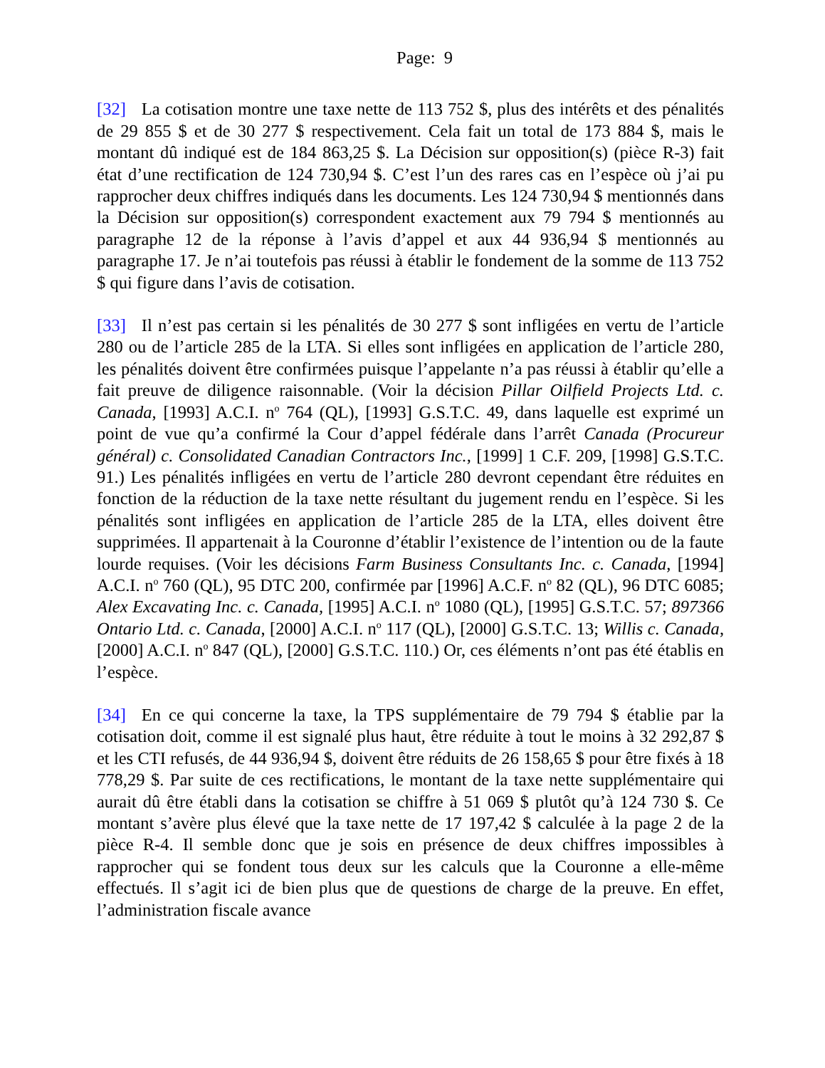Page: 9
[32] La cotisation montre une taxe nette de 113 752 $, plus des intérêts et des pénalités de 29 855 $ et de 30 277 $ respectivement. Cela fait un total de 173 884 $, mais le montant dû indiqué est de 184 863,25 $. La Décision sur opposition(s) (pièce R-3) fait état d’une rectification de 124 730,94 $. C’est l’un des rares cas en l’espèce où j’ai pu rapprocher deux chiffres indiqués dans les documents. Les 124 730,94 $ mentionnés dans la Décision sur opposition(s) correspondent exactement aux 79 794 $ mentionnés au paragraphe 12 de la réponse à l’avis d’appel et aux 44 936,94 $ mentionnés au paragraphe 17. Je n’ai toutefois pas réussi à établir le fondement de la somme de 113 752 $ qui figure dans l’avis de cotisation.
[33] Il n’est pas certain si les pénalités de 30 277 $ sont infligées en vertu de l’article 280 ou de l’article 285 de la LTA. Si elles sont infligées en application de l’article 280, les pénalités doivent être confirmées puisque l’appelante n’a pas réussi à établir qu’elle a fait preuve de diligence raisonnable. (Voir la décision Pillar Oilfield Projects Ltd. c. Canada, [1993] A.C.I. n<sup>o</sup> 764 (QL), [1993] G.S.T.C. 49, dans laquelle est exprimé un point de vue qu’a confirmé la Cour d’appel fédérale dans l’arrêt Canada (Procureur général) c. Consolidated Canadian Contractors Inc., [1999] 1 C.F. 209, [1998] G.S.T.C. 91.) Les pénalités infligées en vertu de l’article 280 devront cependant être réduites en fonction de la réduction de la taxe nette résultant du jugement rendu en l’espèce. Si les pénalités sont infligées en application de l’article 285 de la LTA, elles doivent être supprimées. Il appartenait à la Couronne d’établir l’existence de l’intention ou de la faute lourde requises. (Voir les décisions Farm Business Consultants Inc. c. Canada, [1994] A.C.I. n<sup>o</sup> 760 (QL), 95 DTC 200, confirmée par [1996] A.C.F. n<sup>o</sup> 82 (QL), 96 DTC 6085; Alex Excavating Inc. c. Canada, [1995] A.C.I. n<sup>o</sup> 1080 (QL), [1995] G.S.T.C. 57; 897366 Ontario Ltd. c. Canada, [2000] A.C.I. n<sup>o</sup> 117 (QL), [2000] G.S.T.C. 13; Willis c. Canada, [2000] A.C.I. n<sup>o</sup> 847 (QL), [2000] G.S.T.C. 110.) Or, ces éléments n’ont pas été établis en l’espèce.
[34] En ce qui concerne la taxe, la TPS supplémentaire de 79 794 $ établie par la cotisation doit, comme il est signalé plus haut, être réduite à tout le moins à 32 292,87 $ et les CTI refusés, de 44 936,94 $, doivent être réduits de 26 158,65 $ pour être fixés à 18 778,29 $. Par suite de ces rectifications, le montant de la taxe nette supplémentaire qui aurait dû être établi dans la cotisation se chiffre à 51 069 $ plutôt qu’à 124 730 $. Ce montant s’avère plus élevé que la taxe nette de 17 197,42 $ calculée à la page 2 de la pièce R-4. Il semble donc que je sois en présence de deux chiffres impossibles à rapprocher qui se fondent tous deux sur les calculs que la Couronne a elle-même effectués. Il s’agit ici de bien plus que de questions de charge de la preuve. En effet, l’administration fiscale avance